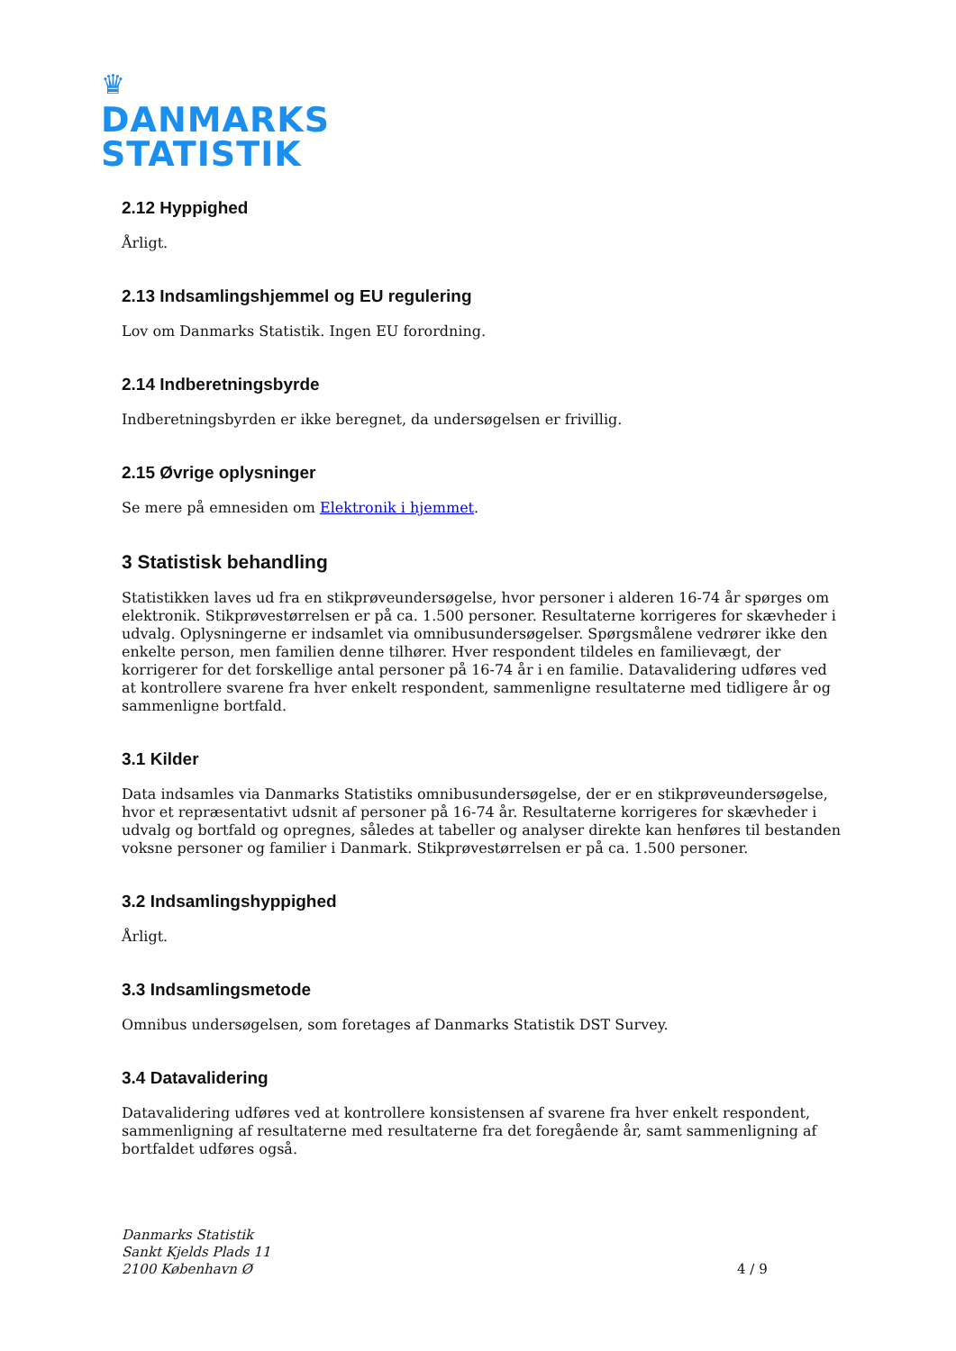♛
DANMARKS
STATISTIK
2.12 Hyppighed
Årligt.
2.13 Indsamlingshjemmel og EU regulering
Lov om Danmarks Statistik. Ingen EU forordning.
2.14 Indberetningsbyrde
Indberetningsbyrden er ikke beregnet, da undersøgelsen er frivillig.
2.15 Øvrige oplysninger
Se mere på emnesiden om Elektronik i hjemmet.
3 Statistisk behandling
Statistikken laves ud fra en stikprøveundersøgelse, hvor personer i alderen 16-74 år spørges om elektronik. Stikprøvestørrelsen er på ca. 1.500 personer. Resultaterne korrigeres for skævheder i udvalg. Oplysningerne er indsamlet via omnibusundersøgelser. Spørgsmålene vedrører ikke den enkelte person, men familien denne tilhører. Hver respondent tildeles en familievægt, der korrigerer for det forskellige antal personer på 16-74 år i en familie. Datavalidering udføres ved at kontrollere svarene fra hver enkelt respondent, sammenligne resultaterne med tidligere år og sammenligne bortfald.
3.1 Kilder
Data indsamles via Danmarks Statistiks omnibusundersøgelse, der er en stikprøveundersøgelse, hvor et repræsentativt udsnit af personer på 16-74 år. Resultaterne korrigeres for skævheder i udvalg og bortfald og opregnes, således at tabeller og analyser direkte kan henføres til bestanden voksne personer og familier i Danmark. Stikprøvestørrelsen er på ca. 1.500 personer.
3.2 Indsamlingshyppighed
Årligt.
3.3 Indsamlingsmetode
Omnibus undersøgelsen, som foretages af Danmarks Statistik DST Survey.
3.4 Datavalidering
Datavalidering udføres ved at kontrollere konsistensen af svarene fra hver enkelt respondent, sammenligning af resultaterne med resultaterne fra det foregående år, samt sammenligning af bortfaldet udføres også.
Danmarks Statistik
Sankt Kjelds Plads 11
2100 København Ø
4 / 9